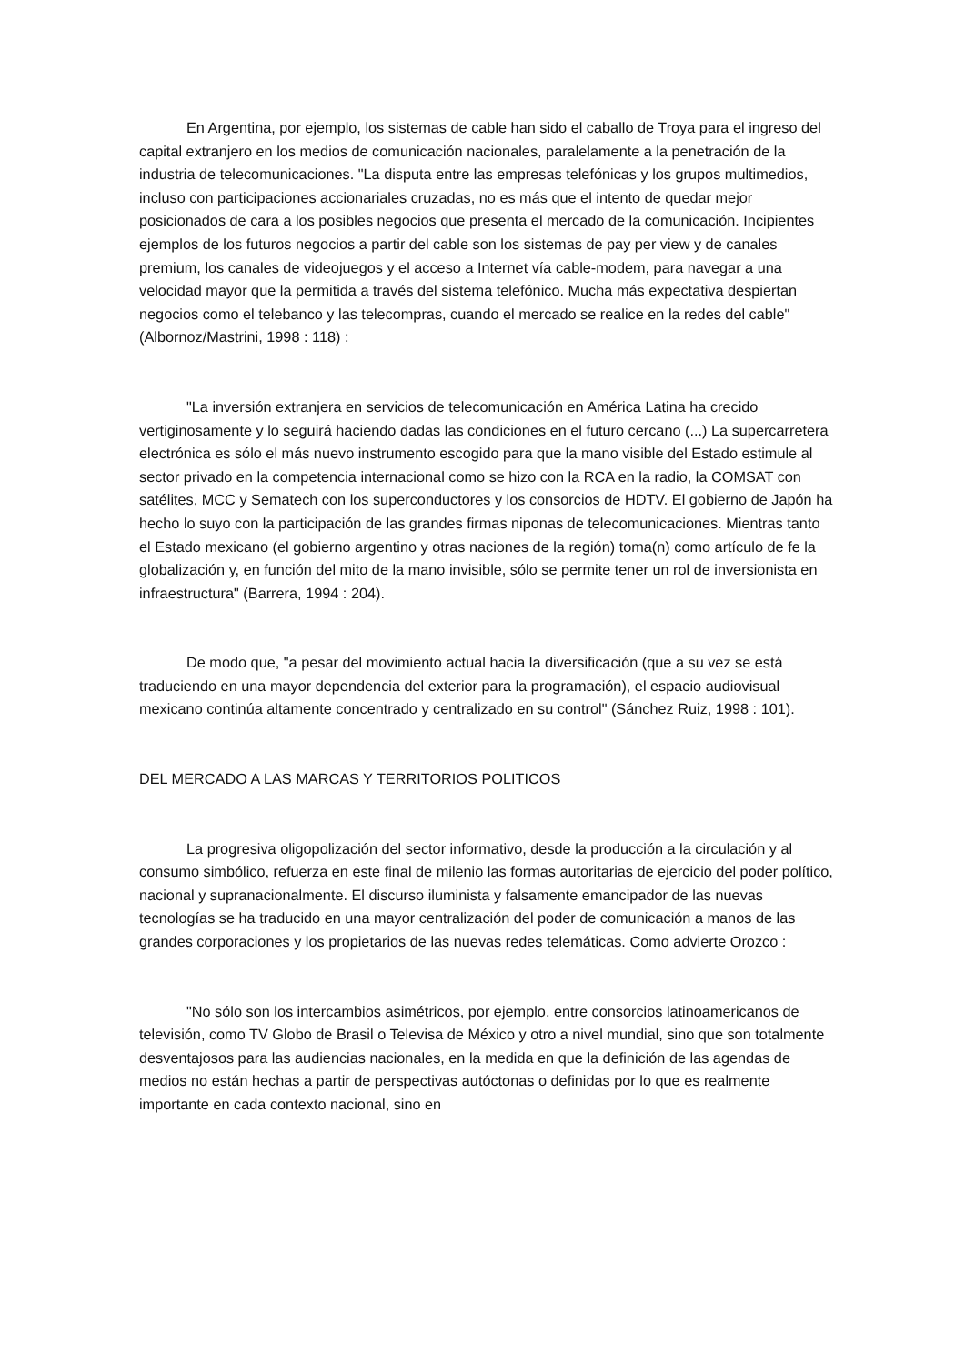En Argentina, por ejemplo, los sistemas de cable han sido el caballo de Troya para el ingreso del capital extranjero en los medios de comunicación nacionales, paralelamente a la penetración de la industria de telecomunicaciones. "La disputa entre las empresas telefónicas y los grupos multimedios, incluso con participaciones accionariales cruzadas, no es más que el intento de quedar mejor posicionados de cara a los posibles negocios que presenta el mercado de la comunicación. Incipientes ejemplos de los futuros negocios a partir del cable son los sistemas de pay per view y de canales premium, los canales de videojuegos y el acceso a Internet vía cable-modem, para navegar a una velocidad mayor que la permitida a través del sistema telefónico. Mucha más expectativa despiertan negocios como el telebanco y las telecompras, cuando el mercado se realice en la redes del cable" (Albornoz/Mastrini, 1998 : 118) :
"La inversión extranjera en servicios de telecomunicación en América Latina ha crecido vertiginosamente y lo seguirá haciendo dadas las condiciones en el futuro cercano (...) La supercarretera electrónica es sólo el más nuevo instrumento escogido para que la mano visible del Estado estimule al sector privado en la competencia internacional como se hizo con la RCA en la radio, la COMSAT con satélites, MCC y Sematech con los superconductores y los consorcios de HDTV. El gobierno de Japón ha hecho lo suyo con la participación de las grandes firmas niponas de telecomunicaciones. Mientras tanto el Estado mexicano (el gobierno argentino y otras naciones de la región) toma(n) como artículo de fe la globalización y, en función del mito de la mano invisible, sólo se permite tener un rol de inversionista en infraestructura" (Barrera, 1994 : 204).
De modo que, "a pesar del movimiento actual hacia la diversificación (que a su vez se está traduciendo en una mayor dependencia del exterior para la programación), el espacio audiovisual mexicano continúa altamente concentrado y centralizado en su control" (Sánchez Ruiz, 1998 : 101).
DEL MERCADO A LAS MARCAS Y TERRITORIOS POLITICOS
La progresiva oligopolización del sector informativo, desde la producción a la circulación y al consumo simbólico, refuerza en este final de milenio las formas autoritarias de ejercicio del poder político, nacional y supranacionalmente. El discurso iluminista y falsamente emancipador de las nuevas tecnologías se ha traducido en una mayor centralización del poder de comunicación a manos de las grandes corporaciones y los propietarios de las nuevas redes telemáticas. Como advierte Orozco :
"No sólo son los intercambios asimétricos, por ejemplo, entre consorcios latinoamericanos de televisión, como TV Globo de Brasil o Televisa de México y otro a nivel mundial, sino que son totalmente desventajosos para las audiencias nacionales, en la medida en que la definición de las agendas de medios no están hechas a partir de perspectivas autóctonas o definidas por lo que es realmente importante en cada contexto nacional, sino en